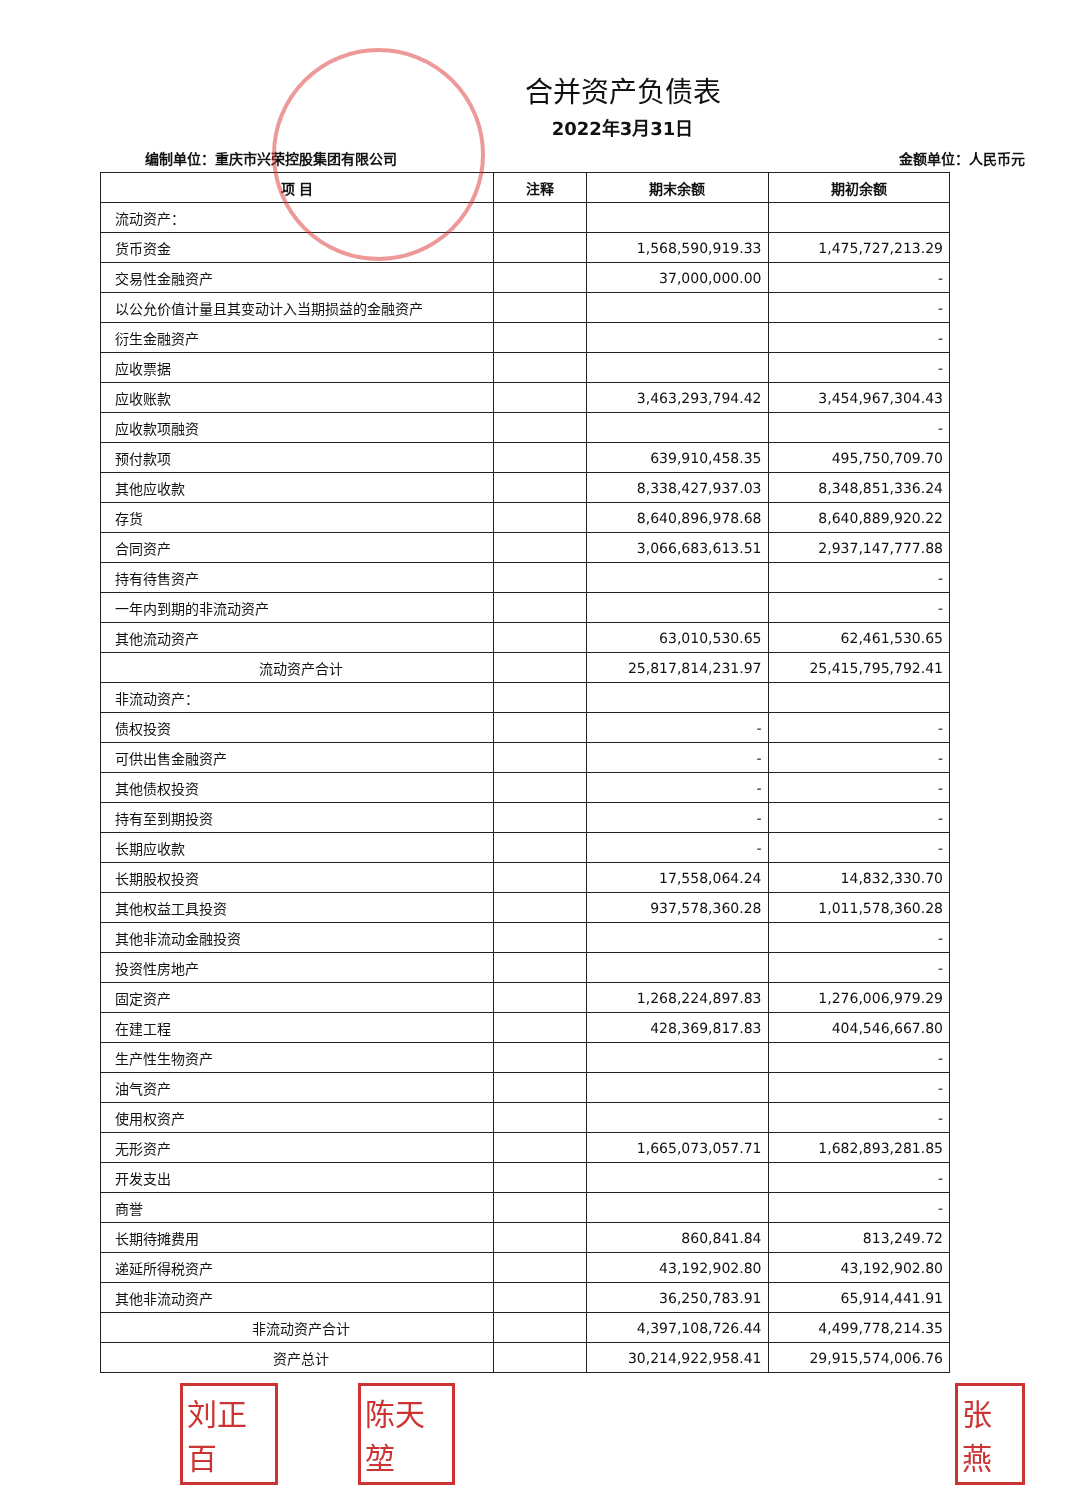合并资产负债表
2022年3月31日
编制单位：重庆市兴荣控股集团有限公司 金额单位：人民币元
| 项 目 | 注释 | 期末余额 | 期初余额 |
| --- | --- | --- | --- |
| 流动资产： | | | |
| 货币资金 | | 1,568,590,919.33 | 1,475,727,213.29 |
| 交易性金融资产 | | 37,000,000.00 | - |
| 以公允价值计量且其变动计入当期损益的金融资产 | | | - |
| 衍生金融资产 | | | - |
| 应收票据 | | | - |
| 应收账款 | | 3,463,293,794.42 | 3,454,967,304.43 |
| 应收款项融资 | | | - |
| 预付款项 | | 639,910,458.35 | 495,750,709.70 |
| 其他应收款 | | 8,338,427,937.03 | 8,348,851,336.24 |
| 存货 | | 8,640,896,978.68 | 8,640,889,920.22 |
| 合同资产 | | 3,066,683,613.51 | 2,937,147,777.88 |
| 持有待售资产 | | | - |
| 一年内到期的非流动资产 | | | - |
| 其他流动资产 | | 63,010,530.65 | 62,461,530.65 |
| 流动资产合计 | | 25,817,814,231.97 | 25,415,795,792.41 |
| 非流动资产： | | | |
| 债权投资 | | - | - |
| 可供出售金融资产 | | - | - |
| 其他债权投资 | | - | - |
| 持有至到期投资 | | - | - |
| 长期应收款 | | - | - |
| 长期股权投资 | | 17,558,064.24 | 14,832,330.70 |
| 其他权益工具投资 | | 937,578,360.28 | 1,011,578,360.28 |
| 其他非流动金融投资 | | | - |
| 投资性房地产 | | | - |
| 固定资产 | | 1,268,224,897.83 | 1,276,006,979.29 |
| 在建工程 | | 428,369,817.83 | 404,546,667.80 |
| 生产性生物资产 | | | - |
| 油气资产 | | | - |
| 使用权资产 | | | - |
| 无形资产 | | 1,665,073,057.71 | 1,682,893,281.85 |
| 开发支出 | | | - |
| 商誉 | | | - |
| 长期待摊费用 | | 860,841.84 | 813,249.72 |
| 递延所得税资产 | | 43,192,902.80 | 43,192,902.80 |
| 其他非流动资产 | | 36,250,783.91 | 65,914,441.91 |
| 非流动资产合计 | | 4,397,108,726.44 | 4,499,778,214.35 |
| 资产总计 | | 30,214,922,958.41 | 29,915,574,006.76 |
刘正百 陈天堃 张燕